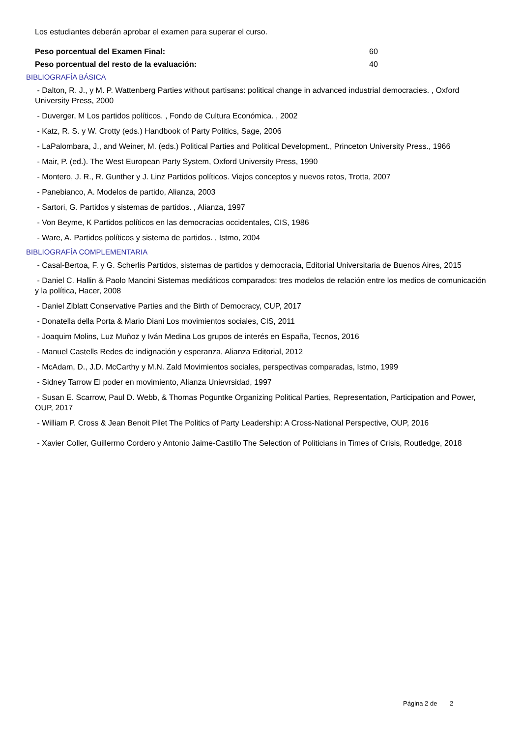Los estudiantes deberán aprobar el examen para superar el curso.
Peso porcentual del Examen Final: 60
Peso porcentual del resto de la evaluación: 40
BIBLIOGRAFÍA BÁSICA
- Dalton, R. J., y M. P. Wattenberg Parties without partisans: political change in advanced industrial democracies. , Oxford University Press, 2000
- Duverger, M Los partidos políticos. , Fondo de Cultura Económica. , 2002
- Katz, R. S. y W. Crotty (eds.) Handbook of Party Politics, Sage, 2006
- LaPalombara, J., and Weiner, M. (eds.) Political Parties and Political Development., Princeton University Press., 1966
- Mair, P. (ed.). The West European Party System, Oxford University Press, 1990
- Montero, J. R., R. Gunther y J. Linz Partidos políticos. Viejos conceptos y nuevos retos, Trotta, 2007
- Panebianco, A. Modelos de partido, Alianza, 2003
- Sartori, G. Partidos y sistemas de partidos. , Alianza, 1997
- Von Beyme, K Partidos políticos en las democracias occidentales, CIS, 1986
- Ware, A. Partidos políticos y sistema de partidos. , Istmo, 2004
BIBLIOGRAFÍA COMPLEMENTARIA
- Casal-Bertoa, F. y G. Scherlis Partidos, sistemas de partidos y democracia, Editorial Universitaria de Buenos Aires, 2015
- Daniel C. Hallin & Paolo Mancini Sistemas mediáticos comparados: tres modelos de relación entre los medios de comunicación y la política, Hacer, 2008
- Daniel Ziblatt Conservative Parties and the Birth of Democracy, CUP, 2017
- Donatella della Porta & Mario Diani Los movimientos sociales, CIS, 2011
- Joaquim Molins, Luz Muñoz y Iván Medina Los grupos de interés en España, Tecnos, 2016
- Manuel Castells Redes de indignación y esperanza, Alianza Editorial, 2012
- McAdam, D., J.D. McCarthy y M.N. Zald Movimientos sociales, perspectivas comparadas, Istmo, 1999
- Sidney Tarrow El poder en movimiento, Alianza Unievrsidad, 1997
- Susan E. Scarrow, Paul D. Webb, & Thomas Poguntke Organizing Political Parties, Representation, Participation and Power, OUP, 2017
- William P. Cross & Jean Benoit Pilet The Politics of Party Leadership: A Cross-National Perspective, OUP, 2016
- Xavier Coller, Guillermo Cordero y Antonio Jaime-Castillo The Selection of Politicians in Times of Crisis, Routledge, 2018
Página 2 de 2